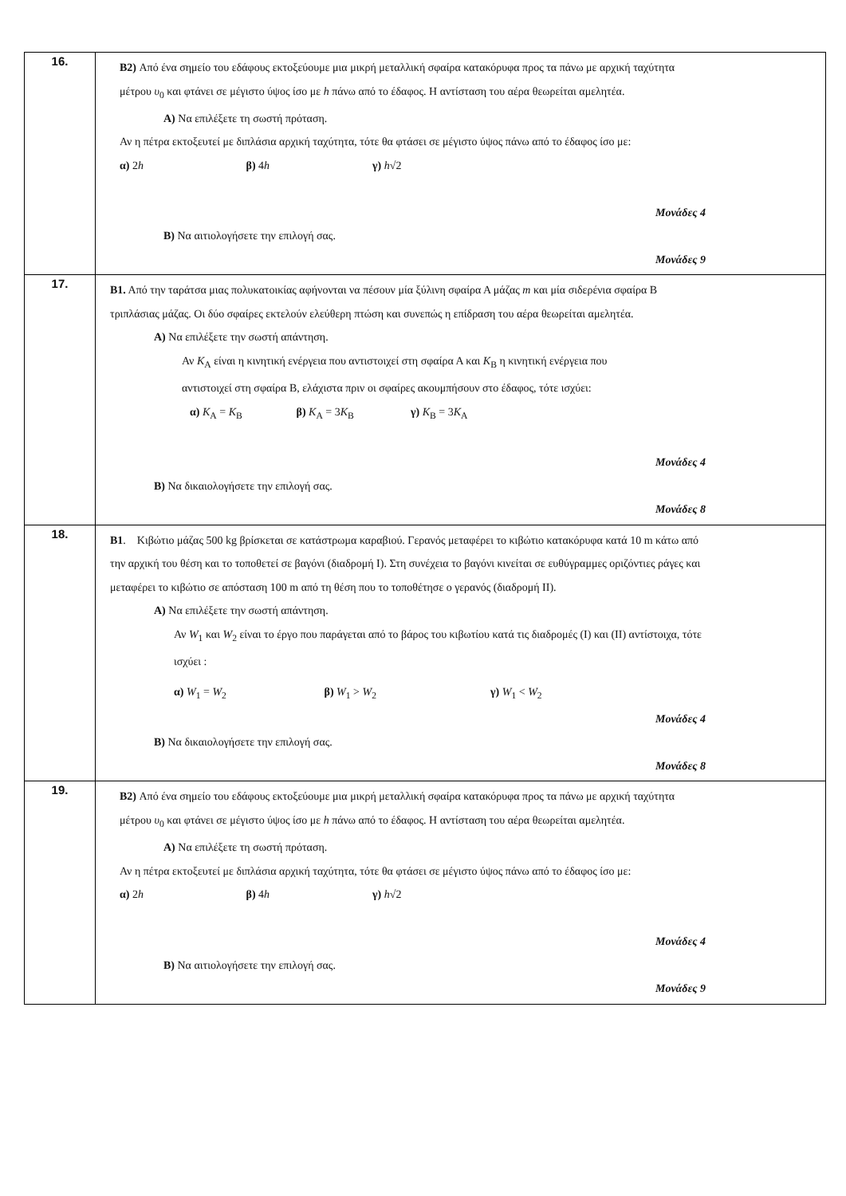| 16. | B2) Από ένα σημείο του εδάφους εκτοξεύουμε μια μικρή μεταλλική σφαίρα κατακόρυφα προς τα πάνω με αρχική ταχύτητα μέτρου υ<sub>0</sub> και φτάνει σε μέγιστο ύψος ίσο με h πάνω από το έδαφος. Η αντίσταση του αέρα θεωρείται αμελητέα. Α) Να επιλέξετε τη σωστή πρόταση. Αν η πέτρα εκτοξευτεί με διπλάσια αρχική ταχύτητα, τότε θα φτάσει σε μέγιστο ύψος πάνω από το έδαφος ίσο με: α) 2 h β) 4 h γ) h √2 Μονάδες 4 Β) Να αιτιολογήσετε την επιλογή σας. Μονάδες 9 |
| 17. | Β1. Από την ταράτσα μιας πολυκατοικίας αφήνονται να πέσουν μία ξύλινη σφαίρα Α μάζας m και μία σιδερένια σφαίρα Β τριπλάσιας μάζας. Οι δύο σφαίρες εκτελούν ελεύθερη πτώση και συνεπώς η επίδραση του αέρα θεωρείται αμελητέα. Α) Να επιλέξετε την σωστή απάντηση. Αν K<sub>A</sub> είναι η κινητική ενέργεια που αντιστοιχεί στη σφαίρα Α και K<sub>B</sub> η κινητική ενέργεια που αντιστοιχεί στη σφαίρα Β, ελάχιστα πριν οι σφαίρες ακουμπήσουν στο έδαφος, τότε ισχύει: α) K<sub>A</sub> = K<sub>B</sub> β) K<sub>A</sub> = 3 K<sub>B</sub> γ) K<sub>B</sub> = 3 K<sub>A</sub> Μονάδες 4 Β) Να δικαιολογήσετε την επιλογή σας. Μονάδες 8 |
| 18. | Β1 . Κιβώτιο μάζας 500 kg βρίσκεται σε κατάστρωμα καραβιού. Γερανός μεταφέρει το κιβώτιο κατακόρυφα κατά 10 m κάτω από την αρχική του θέση και το τοποθετεί σε βαγόνι (διαδρομή Ι). Στη συνέχεια το βαγόνι κινείται σε ευθύγραμμες οριζόντιες ράγες και μεταφέρει το κιβώτιο σε απόσταση 100 m από τη θέση που το τοποθέτησε ο γερανός (διαδρομή ΙΙ). Α) Να επιλέξετε την σωστή απάντηση. Αν W<sub>1</sub> και W<sub>2</sub> είναι το έργο που παράγεται από το βάρος του κιβωτίου κατά τις διαδρομές (Ι) και (ΙΙ) αντίστοιχα, τότε ισχύει : α) W<sub>1</sub> = W<sub>2</sub> β) W<sub>1</sub> > W<sub>2</sub> γ) W<sub>1</sub> < W<sub>2</sub> Μονάδες 4 Β) Να δικαιολογήσετε την επιλογή σας. Μονάδες 8 |
| 19. | B2) Από ένα σημείο του εδάφους εκτοξεύουμε μια μικρή μεταλλική σφαίρα κατακόρυφα προς τα πάνω με αρχική ταχύτητα μέτρου υ<sub>0</sub> και φτάνει σε μέγιστο ύψος ίσο με h πάνω από το έδαφος. Η αντίσταση του αέρα θεωρείται αμελητέα. Α) Να επιλέξετε τη σωστή πρόταση. Αν η πέτρα εκτοξευτεί με διπλάσια αρχική ταχύτητα, τότε θα φτάσει σε μέγιστο ύψος πάνω από το έδαφος ίσο με: α) 2 h β) 4 h γ) h √2 Μονάδες 4 Β) Να αιτιολογήσετε την επιλογή σας. Μονάδες 9 |